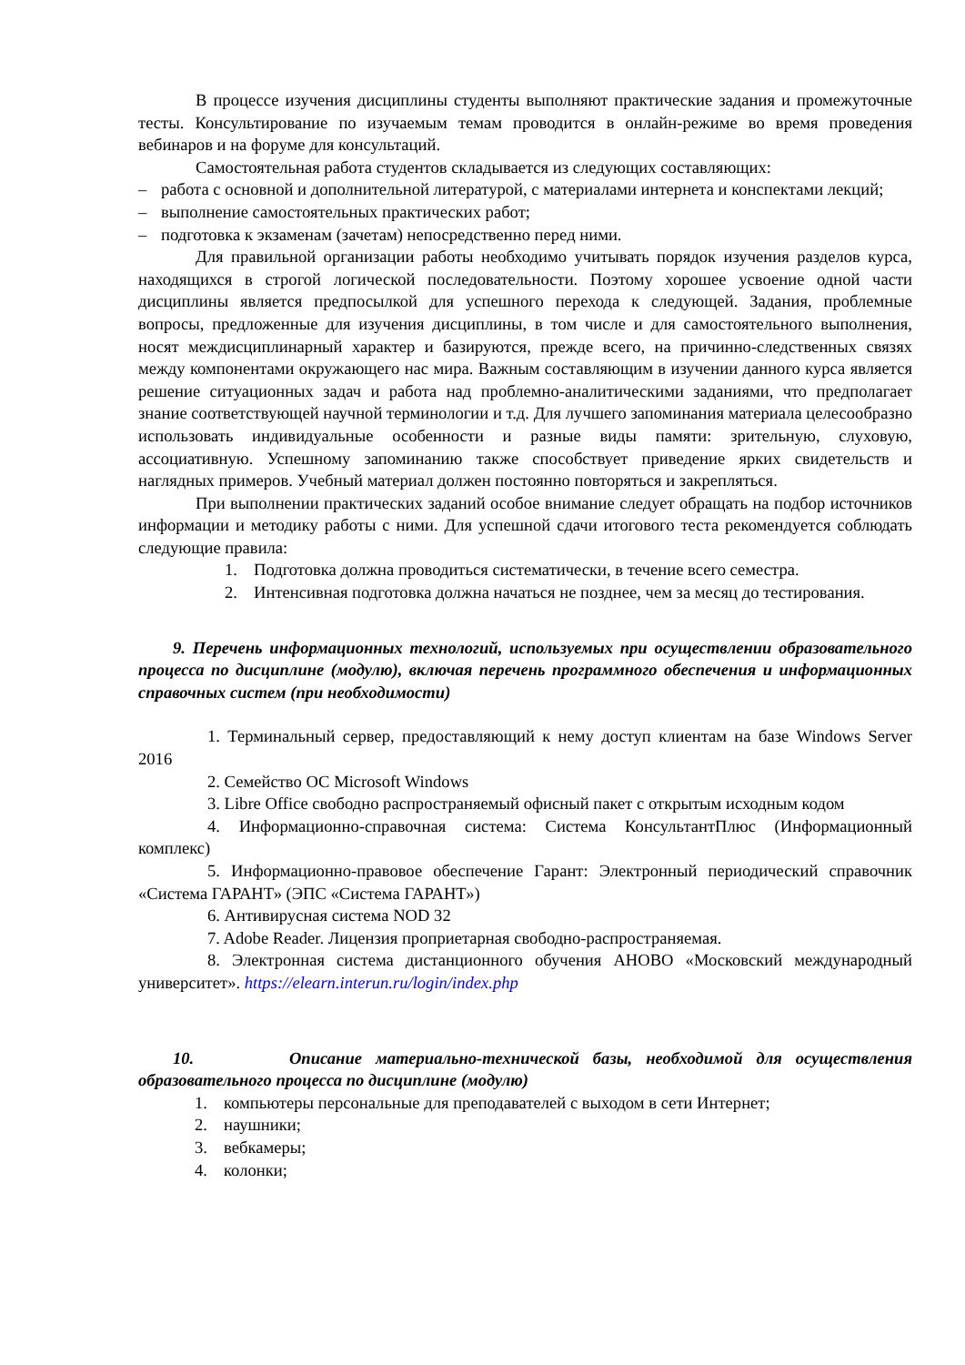В процессе изучения дисциплины студенты выполняют практические задания и промежуточные тесты. Консультирование по изучаемым темам проводится в онлайн-режиме во время проведения вебинаров и на форуме для консультаций.
Самостоятельная работа студентов складывается из следующих составляющих:
– работа с основной и дополнительной литературой, с материалами интернета и конспектами лекций;
– выполнение самостоятельных практических работ;
– подготовка к экзаменам (зачетам) непосредственно перед ними.
Для правильной организации работы необходимо учитывать порядок изучения разделов курса, находящихся в строгой логической последовательности. Поэтому хорошее усвоение одной части дисциплины является предпосылкой для успешного перехода к следующей. Задания, проблемные вопросы, предложенные для изучения дисциплины, в том числе и для самостоятельного выполнения, носят междисциплинарный характер и базируются, прежде всего, на причинно-следственных связях между компонентами окружающего нас мира. Важным составляющим в изучении данного курса является решение ситуационных задач и работа над проблемно-аналитическими заданиями, что предполагает знание соответствующей научной терминологии и т.д. Для лучшего запоминания материала целесообразно использовать индивидуальные особенности и разные виды памяти: зрительную, слуховую, ассоциативную. Успешному запоминанию также способствует приведение ярких свидетельств и наглядных примеров. Учебный материал должен постоянно повторяться и закрепляться.
При выполнении практических заданий особое внимание следует обращать на подбор источников информации и методику работы с ними. Для успешной сдачи итогового теста рекомендуется соблюдать следующие правила:
1. Подготовка должна проводиться систематически, в течение всего семестра.
2. Интенсивная подготовка должна начаться не позднее, чем за месяц до тестирования.
9. Перечень информационных технологий, используемых при осуществлении образовательного процесса по дисциплине (модулю), включая перечень программного обеспечения и информационных справочных систем (при необходимости)
1. Терминальный сервер, предоставляющий к нему доступ клиентам на базе Windows Server 2016
2. Семейство ОС Microsoft Windows
3. Libre Office свободно распространяемый офисный пакет с открытым исходным кодом
4. Информационно-справочная система: Система КонсультантПлюс (Информационный комплекс)
5. Информационно-правовое обеспечение Гарант: Электронный периодический справочник «Система ГАРАНТ» (ЭПС «Система ГАРАНТ»)
6. Антивирусная система NOD 32
7. Adobe Reader. Лицензия проприетарная свободно-распространяемая.
8. Электронная система дистанционного обучения АНОВО «Московский международный университет». https://elearn.interun.ru/login/index.php
10. Описание материально-технической базы, необходимой для осуществления образовательного процесса по дисциплине (модулю)
1. компьютеры персональные для преподавателей с выходом в сети Интернет;
2. наушники;
3. вебкамеры;
4. колонки;